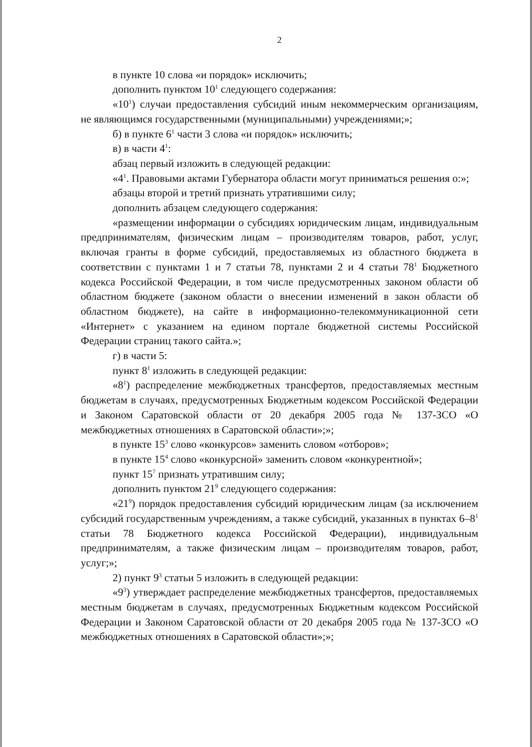2
в пункте 10 слова «и порядок» исключить;
дополнить пунктом 10<sup>1</sup> следующего содержания:
«10<sup>1</sup>) случаи предоставления субсидий иным некоммерческим организациям, не являющимся государственными (муниципальными) учреждениями;»;
б) в пункте 6<sup>1</sup> части 3 слова «и порядок» исключить;
в) в части 4<sup>1</sup>:
абзац первый изложить в следующей редакции:
«4<sup>1</sup>. Правовыми актами Губернатора области могут приниматься решения о:»;
абзацы второй и третий признать утратившими силу;
дополнить абзацем следующего содержания:
«размещении информации о субсидиях юридическим лицам, индивидуальным предпринимателям, физическим лицам – производителям товаров, работ, услуг, включая гранты в форме субсидий, предоставляемых из областного бюджета в соответствии с пунктами 1 и 7 статьи 78, пунктами 2 и 4 статьи 78<sup>1</sup> Бюджетного кодекса Российской Федерации, в том числе предусмотренных законом области об областном бюджете (законом области о внесении изменений в закон области об областном бюджете), на сайте в информационно-телекоммуникационной сети «Интернет» с указанием на едином портале бюджетной системы Российской Федерации страниц такого сайта.»;
г) в части 5:
пункт 8<sup>1</sup> изложить в следующей редакции:
«8<sup>1</sup>) распределение межбюджетных трансфертов, предоставляемых местным бюджетам в случаях, предусмотренных Бюджетным кодексом Российской Федерации и Законом Саратовской области от 20 декабря 2005 года № 137-ЗСО «О межбюджетных отношениях в Саратовской области»;»;
в пункте 15<sup>3</sup> слово «конкурсов» заменить словом «отборов»;
в пункте 15<sup>4</sup> слово «конкурсной» заменить словом «конкурентной»;
пункт 15<sup>7</sup> признать утратившим силу;
дополнить пунктом 21<sup>9</sup> следующего содержания:
«21<sup>9</sup>) порядок предоставления субсидий юридическим лицам (за исключением субсидий государственным учреждениям, а также субсидий, указанных в пунктах 6–8<sup>1</sup> статьи 78 Бюджетного кодекса Российской Федерации), индивидуальным предпринимателям, а также физическим лицам – производителям товаров, работ, услуг;»;
2) пункт 9<sup>3</sup> статьи 5 изложить в следующей редакции:
«9<sup>3</sup>) утверждает распределение межбюджетных трансфертов, предоставляемых местным бюджетам в случаях, предусмотренных Бюджетным кодексом Российской Федерации и Законом Саратовской области от 20 декабря 2005 года № 137-ЗСО «О межбюджетных отношениях в Саратовской области»;»;